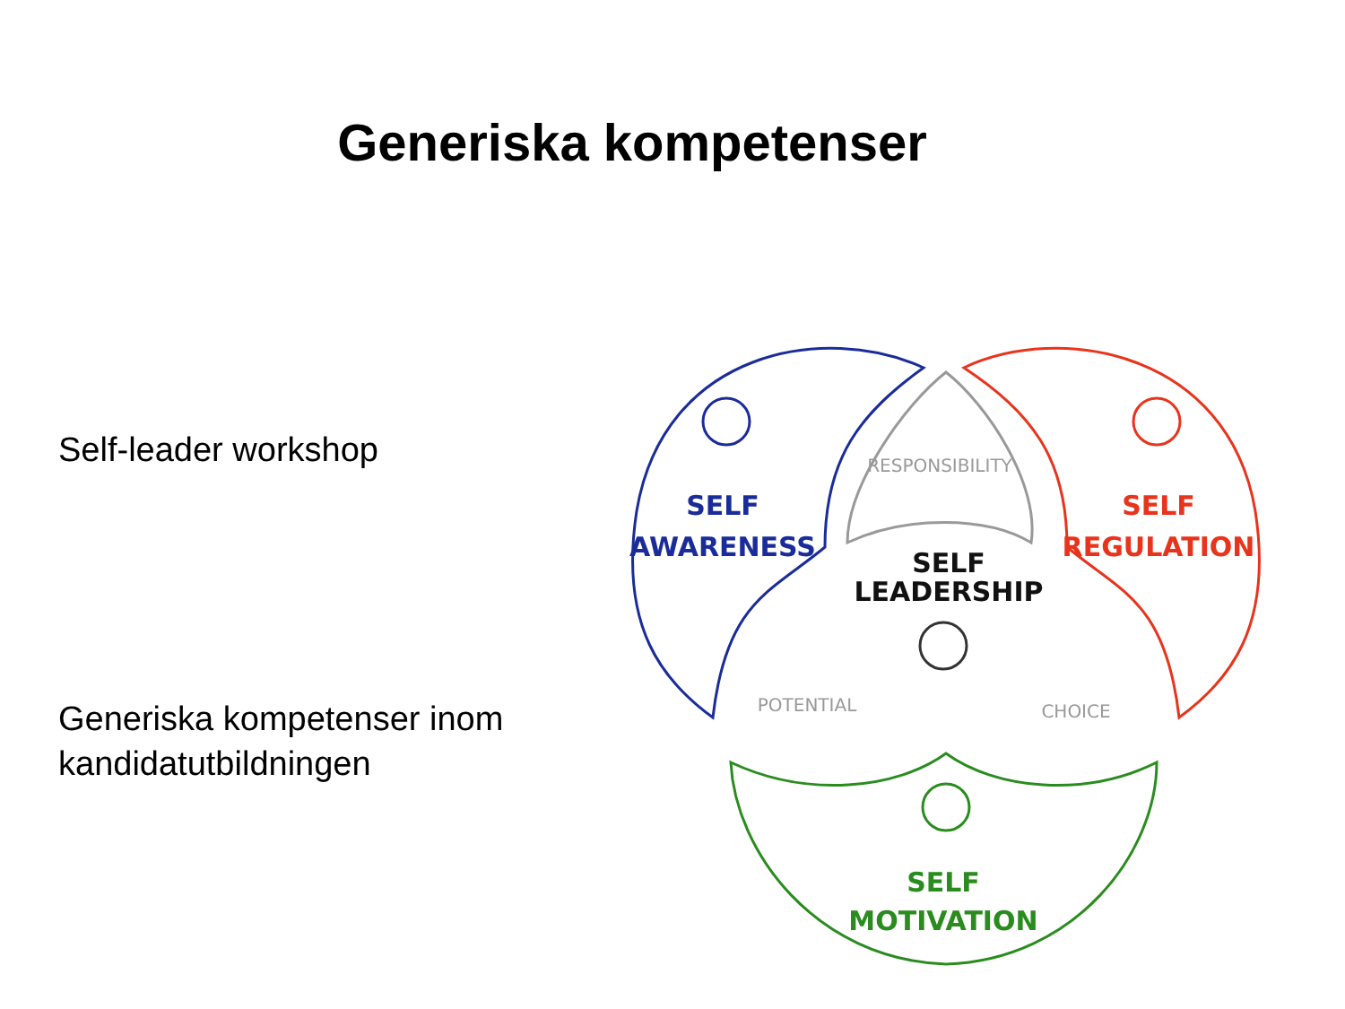Generiska kompetenser
Self-leader workshop
Generiska kompetenser inom
kandidatutbildningen
RESPONSIBILITY
POTENTIAL
CHOICE
SELF
AWARENESS
SELF
REGULATION
SELF
LEADERSHIP
SELF
MOTIVATION